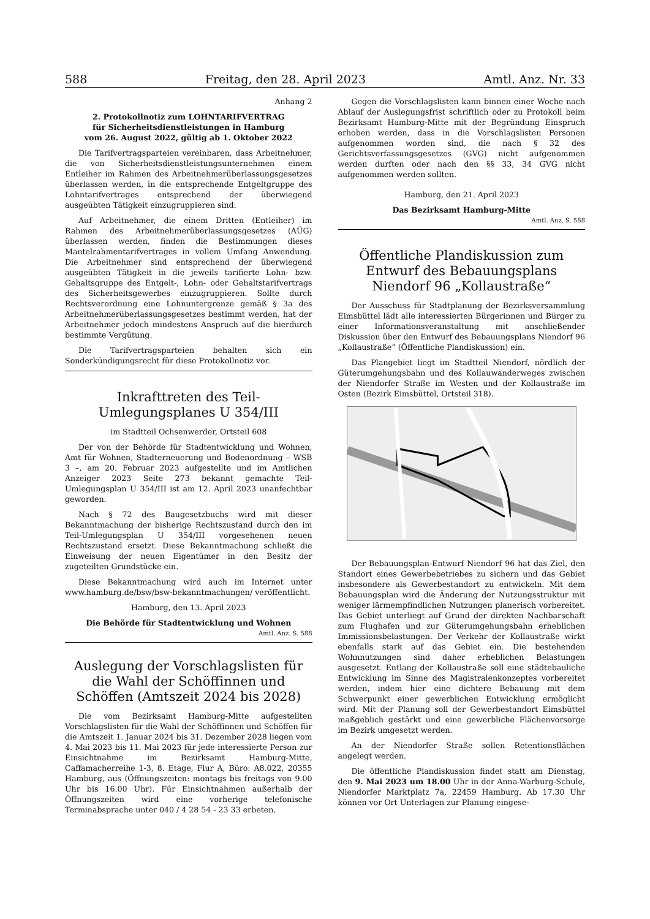588 Freitag, den 28. April 2023 Amtl. Anz. Nr. 33
Anhang 2
2. Protokollnotiz zum LOHNTARIFVERTRAG
für Sicherheitsdienstleistungen in Hamburg
vom 26. August 2022, gültig ab 1. Oktober 2022
Die Tarifvertragsparteien vereinbaren, dass Arbeitnehmer, die von Sicherheitsdienstleistungsunternehmen einem Entleiher im Rahmen des Arbeitnehmerüberlassungsgesetzes überlassen werden, in die entsprechende Entgeltgruppe des Lohntarifvertrages entsprechend der überwiegend ausgeübten Tätigkeit einzugruppieren sind.
Auf Arbeitnehmer, die einem Dritten (Entleiher) im Rahmen des Arbeitnehmerüberlassungsgesetzes (AÜG) überlassen werden, finden die Bestimmungen dieses Mantelrahmentarifvertrages in vollem Umfang Anwendung. Die Arbeitnehmer sind entsprechend der überwiegend ausgeübten Tätigkeit in die jeweils tarifierte Lohn- bzw. Gehaltsgruppe des Entgelt-, Lohn- oder Gehaltstarifvertrags des Sicherheitsgewerbes einzugruppieren. Sollte durch Rechtsverordnung eine Lohnuntergrenze gemäß § 3a des Arbeitnehmerüberlassungsgesetzes bestimmt werden, hat der Arbeitnehmer jedoch mindestens Anspruch auf die hierdurch bestimmte Vergütung.
Die Tarifvertragsparteien behalten sich ein Sonderkündigungsrecht für diese Protokollnotiz vor.
Inkrafttreten des Teil-Umlegungsplanes U 354/III
im Stadtteil Ochsenwerder, Ortsteil 608
Der von der Behörde für Stadtentwicklung und Wohnen, Amt für Wohnen, Stadterneuerung und Bodenordnung – WSB 3 –, am 20. Februar 2023 aufgestellte und im Amtlichen Anzeiger 2023 Seite 273 bekannt gemachte Teil-Umlegungsplan U 354/III ist am 12. April 2023 unanfechtbar geworden.
Nach § 72 des Baugesetzbuchs wird mit dieser Bekanntmachung der bisherige Rechtszustand durch den im Teil-Umlegungsplan U 354/III vorgesehenen neuen Rechtszustand ersetzt. Diese Bekanntmachung schließt die Einweisung der neuen Eigentümer in den Besitz der zugeteilten Grundstücke ein.
Diese Bekanntmachung wird auch im Internet unter www.hamburg.de/bsw/bsw-bekanntmachungen/ veröffentlicht.
Hamburg, den 13. April 2023
Die Behörde für Stadtentwicklung und Wohnen
Amtl. Anz. S. 588
Auslegung der Vorschlagslisten für die Wahl der Schöffinnen und Schöffen (Amtszeit 2024 bis 2028)
Die vom Bezirksamt Hamburg-Mitte aufgestellten Vorschlagslisten für die Wahl der Schöffinnen und Schöffen für die Amtszeit 1. Januar 2024 bis 31. Dezember 2028 liegen vom 4. Mai 2023 bis 11. Mai 2023 für jede interessierte Person zur Einsichtnahme im Bezirksamt Hamburg-Mitte, Caffamacherreihe 1-3, 8. Etage, Flur A, Büro: A8.022, 20355 Hamburg, aus (Öffnungszeiten: montags bis freitags von 9.00 Uhr bis 16.00 Uhr). Für Einsichtnahmen außerhalb der Öffnungszeiten wird eine vorherige telefonische Terminabsprache unter 040 / 4 28 54 - 23 33 erbeten.
Gegen die Vorschlagslisten kann binnen einer Woche nach Ablauf der Auslegungsfrist schriftlich oder zu Protokoll beim Bezirksamt Hamburg-Mitte mit der Begründung Einspruch erhoben werden, dass in die Vorschlagslisten Personen aufgenommen worden sind, die nach § 32 des Gerichtsverfassungsgesetzes (GVG) nicht aufgenommen werden durften oder nach den §§ 33, 34 GVG nicht aufgenommen werden sollten.
Hamburg, den 21. April 2023
Das Bezirksamt Hamburg-Mitte
Amtl. Anz. S. 588
Öffentliche Plandiskussion zum Entwurf des Bebauungsplans Niendorf 96 „Kollaustraße“
Der Ausschuss für Stadtplanung der Bezirksversammlung Eimsbüttel lädt alle interessierten Bürgerinnen und Bürger zu einer Informationsveranstaltung mit anschließender Diskussion über den Entwurf des Bebauungsplans Niendorf 96 „Kollaustraße“ (Öffentliche Plandiskussion) ein.
Das Plangebiet liegt im Stadtteil Niendorf, nördlich der Güterumgehungsbahn und des Kollauwanderweges zwischen der Niendorfer Straße im Westen und der Kollaustraße im Osten (Bezirk Eimsbüttel, Ortsteil 318).
Der Bebauungsplan-Entwurf Niendorf 96 hat das Ziel, den Standort eines Gewerbebetriebes zu sichern und das Gebiet insbesondere als Gewerbestandort zu entwickeln. Mit dem Bebauungsplan wird die Änderung der Nutzungsstruktur mit weniger lärmempfindlichen Nutzungen planerisch vorbereitet. Das Gebiet unterliegt auf Grund der direkten Nachbarschaft zum Flughafen und zur Güterumgehungsbahn erheblichen Immissionsbelastungen. Der Verkehr der Kollaustraße wirkt ebenfalls stark auf das Gebiet ein. Die bestehenden Wohnnutzungen sind daher erheblichen Belastungen ausgesetzt. Entlang der Kollaustraße soll eine städtebauliche Entwicklung im Sinne des Magistralenkonzeptes vorbereitet werden, indem hier eine dichtere Bebauung mit dem Schwerpunkt einer gewerblichen Entwicklung ermöglicht wird. Mit der Planung soll der Gewerbestandort Eimsbüttel maßgeblich gestärkt und eine gewerbliche Flächenvorsorge im Bezirk umgesetzt werden.
An der Niendorfer Straße sollen Retentionsflächen angelegt werden.
Die öffentliche Plandiskussion findet statt am Dienstag, den 9. Mai 2023 um 18.00 Uhr in der Anna-Warburg-Schule, Niendorfer Marktplatz 7a, 22459 Hamburg. Ab 17.30 Uhr können vor Ort Unterlagen zur Planung eingese-